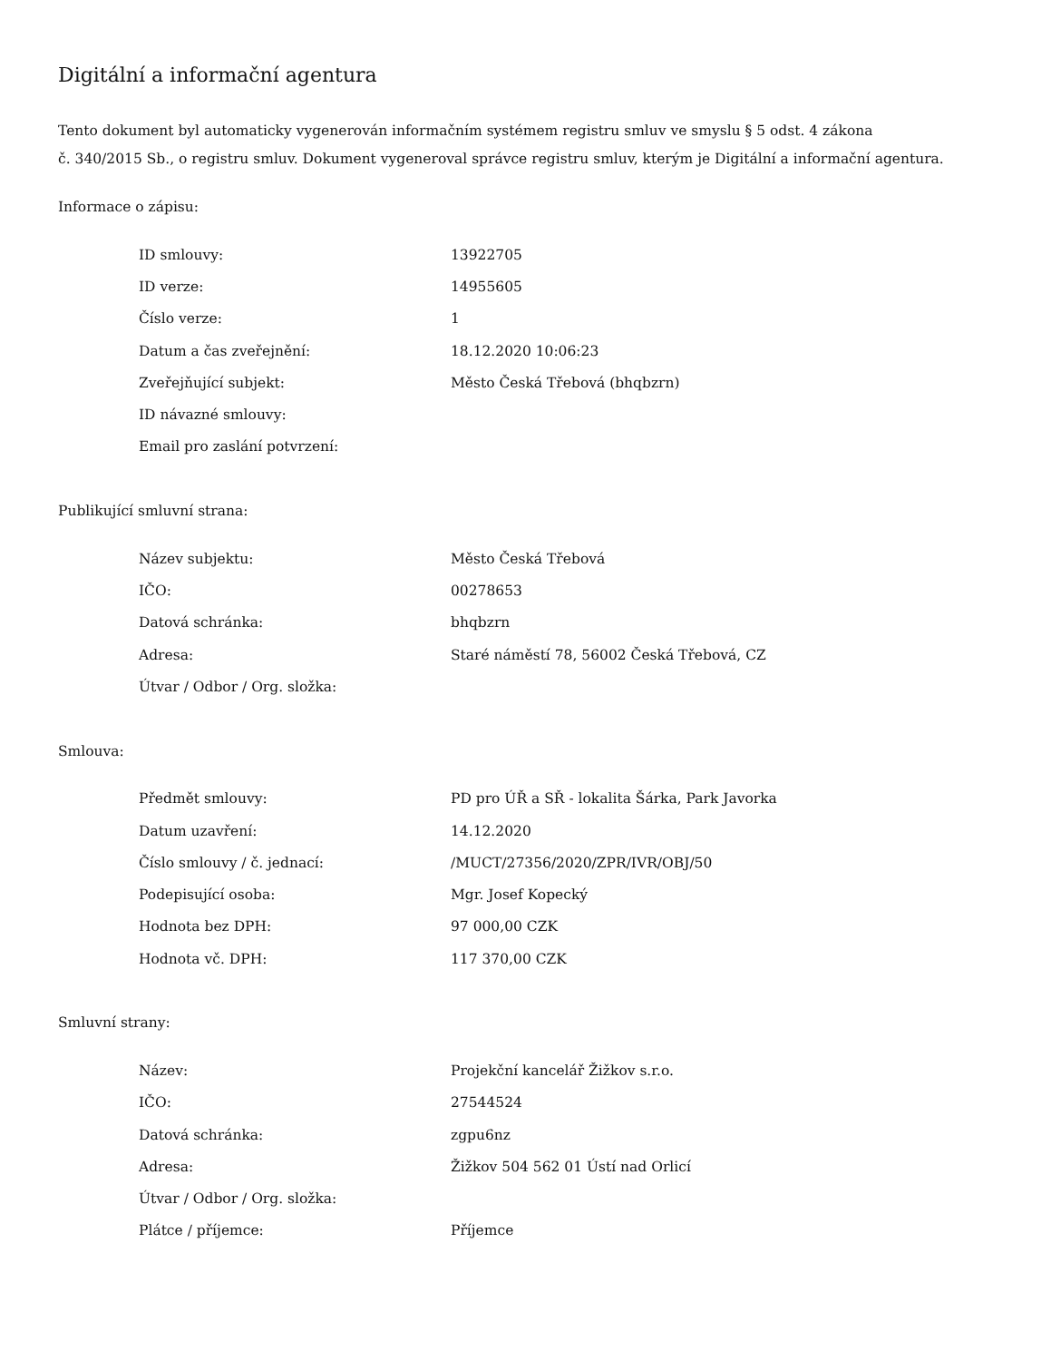Digitální a informační agentura
Tento dokument byl automaticky vygenerován informačním systémem registru smluv ve smyslu § 5 odst. 4 zákona
č. 340/2015 Sb., o registru smluv. Dokument vygeneroval správce registru smluv, kterým je Digitální a informační agentura.
Informace o zápisu:
| ID smlouvy: | 13922705 |
| ID verze: | 14955605 |
| Číslo verze: | 1 |
| Datum a čas zveřejnění: | 18.12.2020 10:06:23 |
| Zveřejňující subjekt: | Město Česká Třebová (bhqbzrn) |
| ID návazné smlouvy: | |
| Email pro zaslání potvrzení: | |
Publikující smluvní strana:
| Název subjektu: | Město Česká Třebová |
| IČO: | 00278653 |
| Datová schránka: | bhqbzrn |
| Adresa: | Staré náměstí 78, 56002 Česká Třebová, CZ |
| Útvar / Odbor / Org. složka: | |
Smlouva:
| Předmět smlouvy: | PD pro ÚŘ a SŘ - lokalita Šárka, Park Javorka |
| Datum uzavření: | 14.12.2020 |
| Číslo smlouvy / č. jednací: | /MUCT/27356/2020/ZPR/IVR/OBJ/50 |
| Podepisující osoba: | Mgr. Josef Kopecký |
| Hodnota bez DPH: | 97 000,00 CZK |
| Hodnota vč. DPH: | 117 370,00 CZK |
Smluvní strany:
| Název: | Projekční kancelář Žižkov s.r.o. |
| IČO: | 27544524 |
| Datová schránka: | zgpu6nz |
| Adresa: | Žižkov 504 562 01 Ústí nad Orlicí |
| Útvar / Odbor / Org. složka: | |
| Plátce / příjemce: | Příjemce |